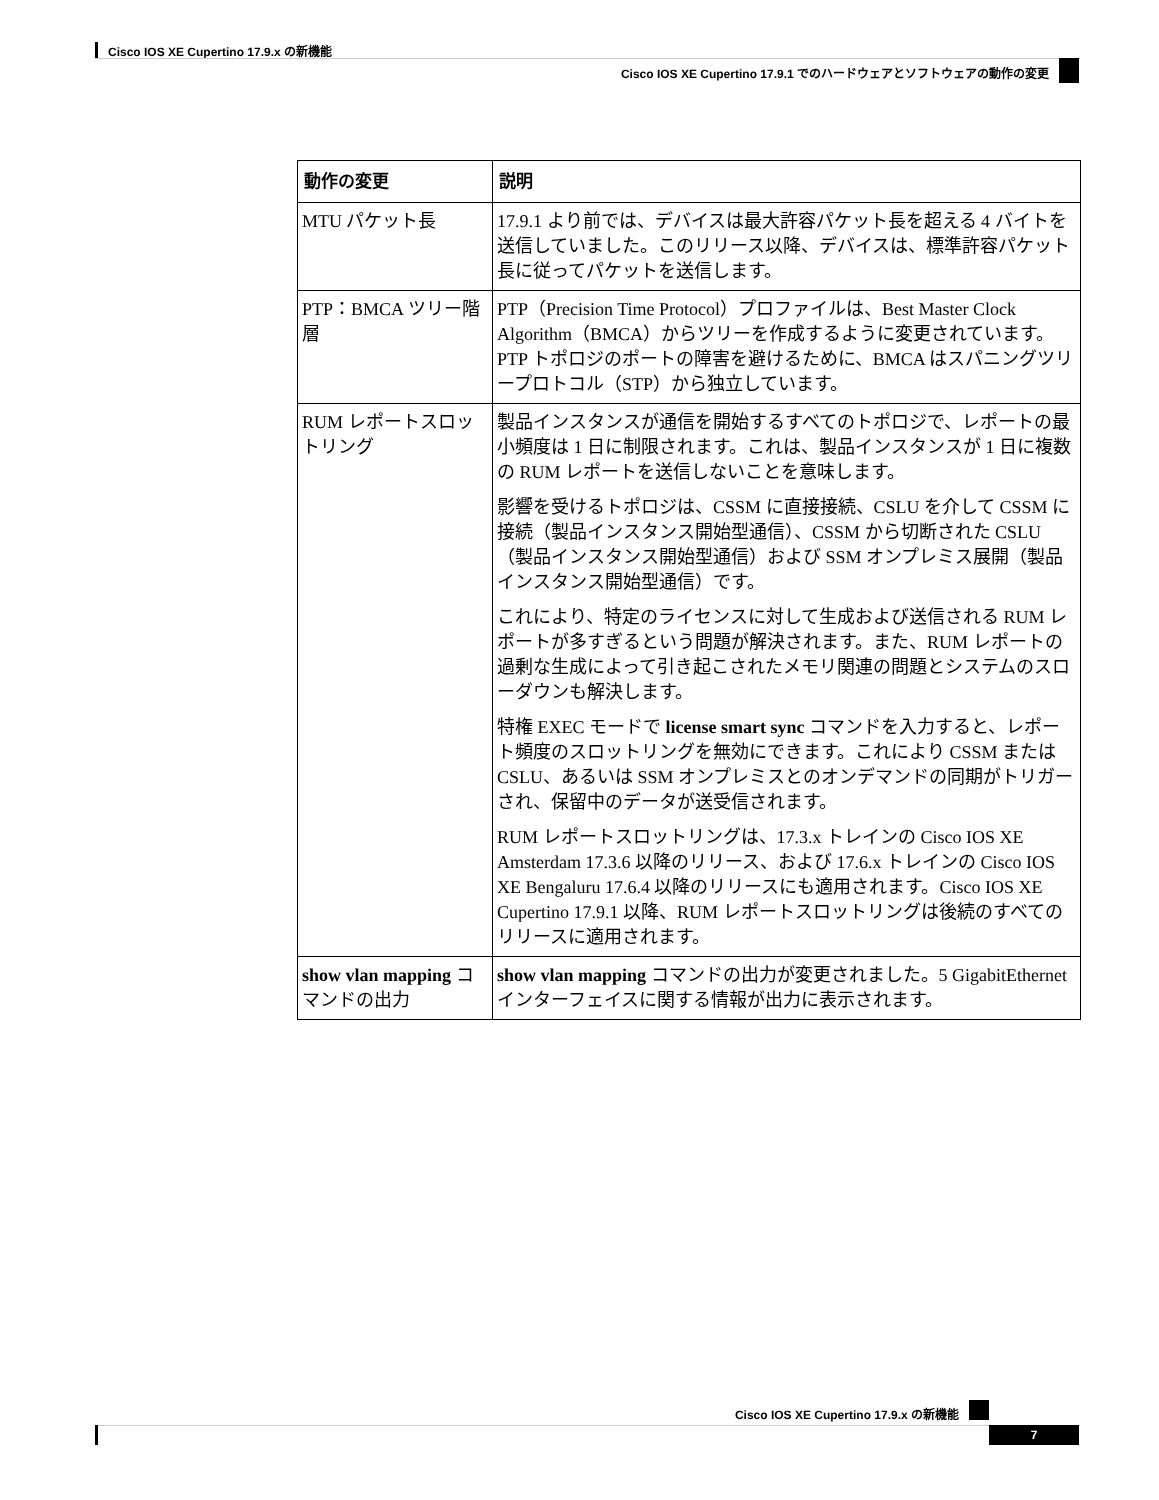Cisco IOS XE Cupertino 17.9.x の新機能
Cisco IOS XE Cupertino 17.9.1 でのハードウェアとソフトウェアの動作の変更
| 動作の変更 | 説明 |
| --- | --- |
| MTU パケット長 | 17.9.1 より前では、デバイスは最大許容パケット長を超える 4 バイトを送信していました。このリリース以降、デバイスは、標準許容パケット長に従ってパケットを送信します。 |
| PTP：BMCA ツリー階層 | PTP（Precision Time Protocol）プロファイルは、Best Master Clock Algorithm（BMCA）からツリーを作成するように変更されています。PTP トポロジのポートの障害を避けるために、BMCA はスパニングツリープロトコル（STP）から独立しています。 |
| RUM レポートスロットリング | 製品インスタンスが通信を開始するすべてのトポロジで、レポートの最小頻度は 1 日に制限されます。これは、製品インスタンスが 1 日に複数の RUM レポートを送信しないことを意味します。 影響を受けるトポロジは、CSSM に直接接続、CSLU を介して CSSM に接続（製品インスタンス開始型通信）、CSSM から切断された CSLU（製品インスタンス開始型通信）および SSM オンプレミス展開（製品インスタンス開始型通信）です。 これにより、特定のライセンスに対して生成および送信される RUM レポートが多すぎるという問題が解決されます。また、RUM レポートの過剰な生成によって引き起こされたメモリ関連の問題とシステムのスローダウンも解決します。 特権 EXEC モードで license smart sync コマンドを入力すると、レポート頻度のスロットリングを無効にできます。これにより CSSM または CSLU、あるいは SSM オンプレミスとのオンデマンドの同期がトリガーされ、保留中のデータが送受信されます。 RUM レポートスロットリングは、17.3.x トレインの Cisco IOS XE Amsterdam 17.3.6 以降のリリース、および 17.6.x トレインの Cisco IOS XE Bengaluru 17.6.4 以降のリリースにも適用されます。Cisco IOS XE Cupertino 17.9.1 以降、RUM レポートスロットリングは後続のすべてのリリースに適用されます。 |
| show vlan mapping コマンドの出力 | show vlan mapping コマンドの出力が変更されました。5 GigabitEthernet インターフェイスに関する情報が出力に表示されます。 |
Cisco IOS XE Cupertino 17.9.x の新機能
7